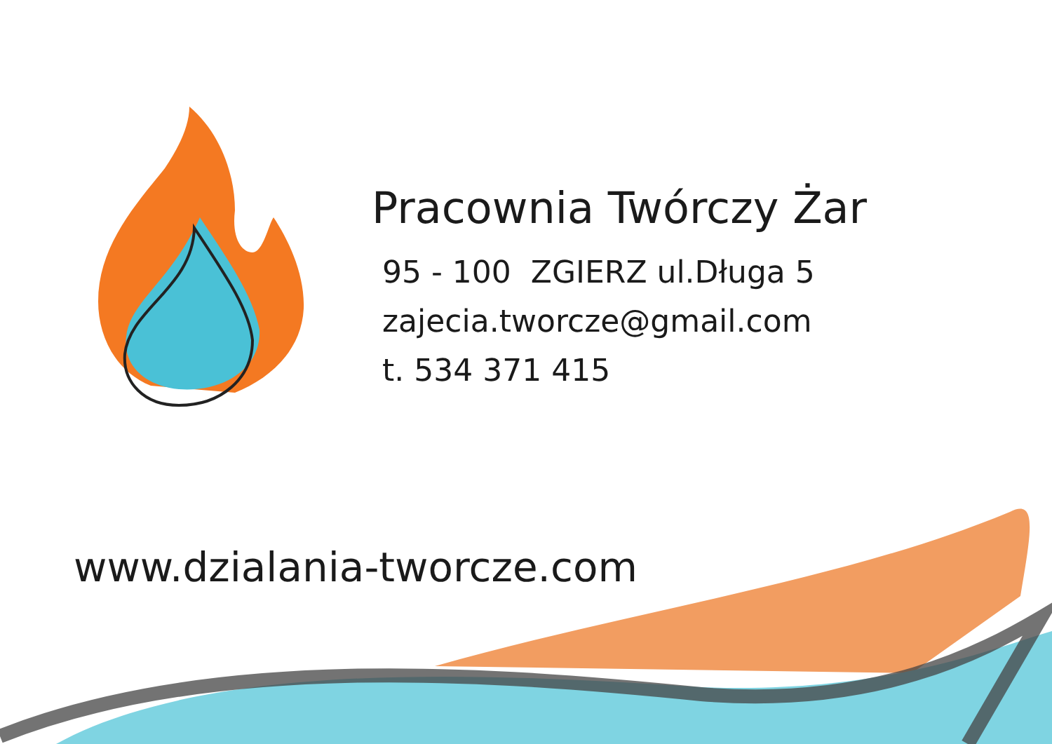Pracownia Twórczy Żar
95 - 100 ZGIERZ ul.Długa 5
zajecia.tworcze@gmail.com
t. 534 371 415
www.dzialania-tworcze.com